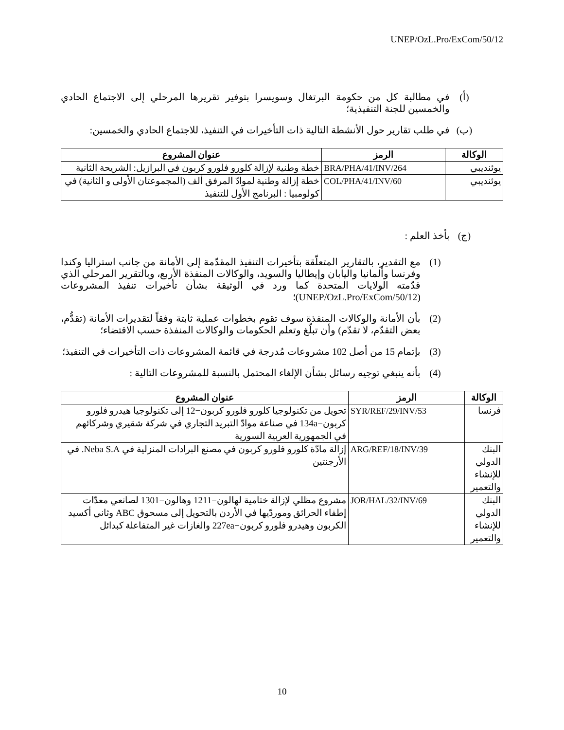UNEP/OzL.Pro/ExCom/50/12
(أ) في مطالبة كل من حكومة البرتغال وسويسرا بتوفير تقريرها المرحلي إلى الاجتماع الحادي والخمسين للجنة التنفيذية؛
(ب) في طلب تقارير حول الأنشطة التالية ذات التأخيرات في التنفيذ، للاجتماع الحادي والخمسين:
| الوكالة | الرمز | عنوان المشروع |
| --- | --- | --- |
| يوئنديبي | BRA/PHA/41/INV/264 | خطة وطنية لإزالة كلورو فلورو كربون في البرازيل: الشريحة الثانية |
| يوئنديبي | COL/PHA/41/INV/60 | خطة إزالة وطنية لموادّ المرفق ألف (المجموعتان الأولى و الثانية) في كولومبيا : البرنامج الأول للتنفيذ |
(ج) بأخذ العلم :
(1) مع التقدير، بالتقارير المتعلّقة بتأخيرات التنفيذ المقدّمة إلى الأمانة من جانب استراليا وكندا وفرنسا وألمانيا واليابان وإيطاليا والسويد، والوكالات المنفذة الأربع، وبالتقرير المرحلي الذي قدّمته الولايات المتحدة كما ورد في الوثيقة بشأن تأخيرات تنفيذ المشروعات (UNEP/OzL.Pro/ExCom/50/12)؛
(2) بأن الأمانة والوكالات المنفذة سوف تقوم بخطوات عملية ثابتة وفقاً لتقديرات الأمانة (تقدُّم، بعض التقدّم، لا تقدّم) وأن تبلّغ وتعلم الحكومات والوكالات المنفذة حسب الاقتضاء؛
(3) بإتمام 15 من أصل 102 مشروعات مُدرجة في قائمة المشروعات ذات التأخيرات في التنفيذ؛
(4) بأنه ينبغي توجيه رسائل بشأن الإلغاء المحتمل بالنسبة للمشروعات التالية :
| الوكالة | الرمز | عنوان المشروع |
| --- | --- | --- |
| فرنسا | SYR/REF/29/INV/53 | تحويل من تكنولوجيا كلورو فلورو كربون−12 إلى تكنولوجيا هيدرو فلورو كربون−134a في صناعة موادّ التبريد التجاري في شركة شقيري وشركائهم في الجمهورية العربية السورية |
| البنك الدولي للإنشاء والتعمير | ARG/REF/18/INV/39 | إزالة مادّة كلورو فلورو كربون في مصنع البرادات المنزلية في Neba S.A. في الأرجنتين |
| البنك الدولي للإنشاء والتعمير | JOR/HAL/32/INV/69 | مشروع مظلي لإزالة ختامية لهالون−1211 وهالون−1301 لصانعي معدّات إطفاء الحرائق وموردّيها في الأردن بالتحويل إلى مسحوق ABC وثاني أكسيد الكربون وهيدرو فلورو كربون−227ea والغازات غير المتفاعلة كبدائل |
10